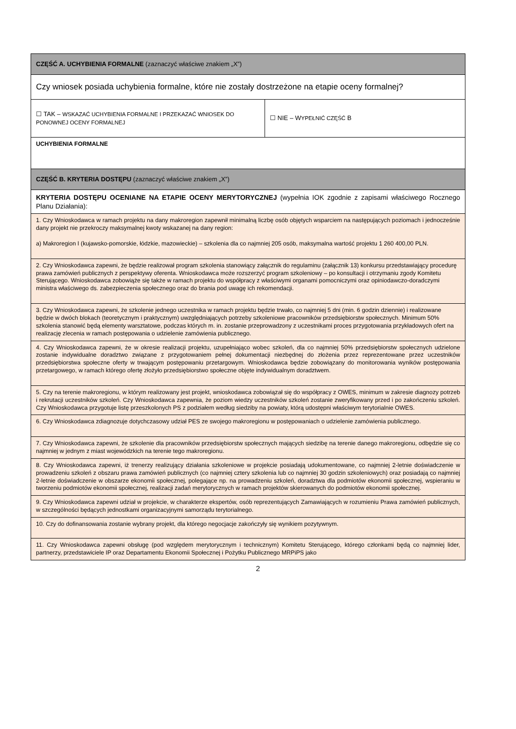| CZĘŚĆ A. UCHYBIENIA FORMALNE (zaznaczyć właściwe znakiem „X”) | |
| Czy wniosek posiada uchybienia formalne, które nie zostały dostrzeżone na etapie oceny formalnej? | |
| ☐ TAK – WSKAZAĆ UCHYBIENIA FORMALNE I PRZEKAZAĆ WNIOSEK DO PONOWNEJ OCENY FORMALNEJ | ☐ NIE – W YPEŁNIĆ CZĘŚĆ B |
| UCHYBIENIA FORMALNE | |
| CZĘŚĆ B. KRYTERIA DOSTĘPU (zaznaczyć właściwe znakiem „X”) | |
| KRYTERIA DOSTĘPU OCENIANE NA ETAPIE OCENY MERYTORYCZNEJ (wypełnia IOK zgodnie z zapisami właściwego Rocznego Planu Działania): | |
| 1. Czy Wnioskodawca w ramach projektu na dany makroregion zapewnił minimalną liczbę osób objętych wsparciem na następujących poziomach i jednocześnie dany projekt nie przekroczy maksymalnej kwoty wskazanej na dany region: a) Makroregion I (kujawsko-pomorskie, łódzkie, mazowieckie) – szkolenia dla co najmniej 205 osób, maksymalna wartość projektu 1 260 400,00 PLN. | |
| 2. Czy Wnioskodawca zapewni, że będzie realizował program szkolenia stanowiący załącznik do regulaminu (załącznik 13) konkursu przedstawiający procedurę prawa zamówień publicznych z perspektywy oferenta. Wnioskodawca może rozszerzyć program szkoleniowy – po konsultacji i otrzymaniu zgody Komitetu Sterującego. Wnioskodawca zobowiąże się także w ramach projektu do współpracy z właściwymi organami pomocniczymi oraz opiniodawczo-doradczymi ministra właściwego ds. zabezpieczenia społecznego oraz do brania pod uwagę ich rekomendacji. | |
| 3. Czy Wnioskodawca zapewni, że szkolenie jednego uczestnika w ramach projektu będzie trwało, co najmniej 5 dni (min. 6 godzin dziennie) i realizowane będzie w dwóch blokach (teoretycznym i praktycznym) uwzględniających potrzeby szkoleniowe pracowników przedsiębiorstw społecznych. Minimum 50% szkolenia stanowić będą elementy warsztatowe, podczas których m. in. zostanie przeprowadzony z uczestnikami proces przygotowania przykładowych ofert na realizację zlecenia w ramach postępowania o udzielenie zamówienia publicznego. | |
| 4. Czy Wnioskodawca zapewni, że w okresie realizacji projektu, uzupełniająco wobec szkoleń, dla co najmniej 50% przedsiębiorstw społecznych udzielone zostanie indywidualne doradztwo związane z przygotowaniem pełnej dokumentacji niezbędnej do złożenia przez reprezentowane przez uczestników przedsiębiorstwa społeczne oferty w trwającym postępowaniu przetargowym. Wnioskodawca będzie zobowiązany do monitorowania wyników postępowania przetargowego, w ramach którego ofertę złożyło przedsiębiorstwo społeczne objęte indywidualnym doradztwem. | |
| 5. Czy na terenie makroregionu, w którym realizowany jest projekt, wnioskodawca zobowiązał się do współpracy z OWES, minimum w zakresie diagnozy potrzeb i rekrutacji uczestników szkoleń. Czy Wnioskodawca zapewnia, że poziom wiedzy uczestników szkoleń zostanie zweryfikowany przed i po zakończeniu szkoleń. Czy Wnioskodawca przygotuje listę przeszkolonych PS z podziałem według siedziby na powiaty, którą udostępni właściwym terytorialnie OWES. | |
| 6. Czy Wnioskodawca zdiagnozuje dotychczasowy udział PES ze swojego makroregionu w postępowaniach o udzielenie zamówienia publicznego. | |
| 7. Czy Wnioskodawca zapewni, że szkolenie dla pracowników przedsiębiorstw społecznych mających siedzibę na terenie danego makroregionu, odbędzie się co najmniej w jednym z miast wojewódzkich na terenie tego makroregionu. | |
| 8. Czy Wnioskodawca zapewni, iż trenerzy realizujący działania szkoleniowe w projekcie posiadają udokumentowane, co najmniej 2-letnie doświadczenie w prowadzeniu szkoleń z obszaru prawa zamówień publicznych (co najmniej cztery szkolenia lub co najmniej 30 godzin szkoleniowych) oraz posiadają co najmniej 2-letnie doświadczenie w obszarze ekonomii społecznej, polegające np. na prowadzeniu szkoleń, doradztwa dla podmiotów ekonomii społecznej, wspieraniu w tworzeniu podmiotów ekonomii społecznej, realizacji zadań merytorycznych w ramach projektów skierowanych do podmiotów ekonomii społecznej. | |
| 9. Czy Wnioskodawca zapewni udział w projekcie, w charakterze ekspertów, osób reprezentujących Zamawiających w rozumieniu Prawa zamówień publicznych, w szczególności będących jednostkami organizacyjnymi samorządu terytorialnego. | |
| 10. Czy do dofinansowania zostanie wybrany projekt, dla którego negocjacje zakończyły się wynikiem pozytywnym. | |
| 11. Czy Wnioskodawca zapewni obsługę (pod względem merytorycznym i technicznym) Komitetu Sterującego, którego członkami będą co najmniej lider, partnerzy, przedstawiciele IP oraz Departamentu Ekonomii Społecznej i Pożytku Publicznego MRPiPS jako | |
2